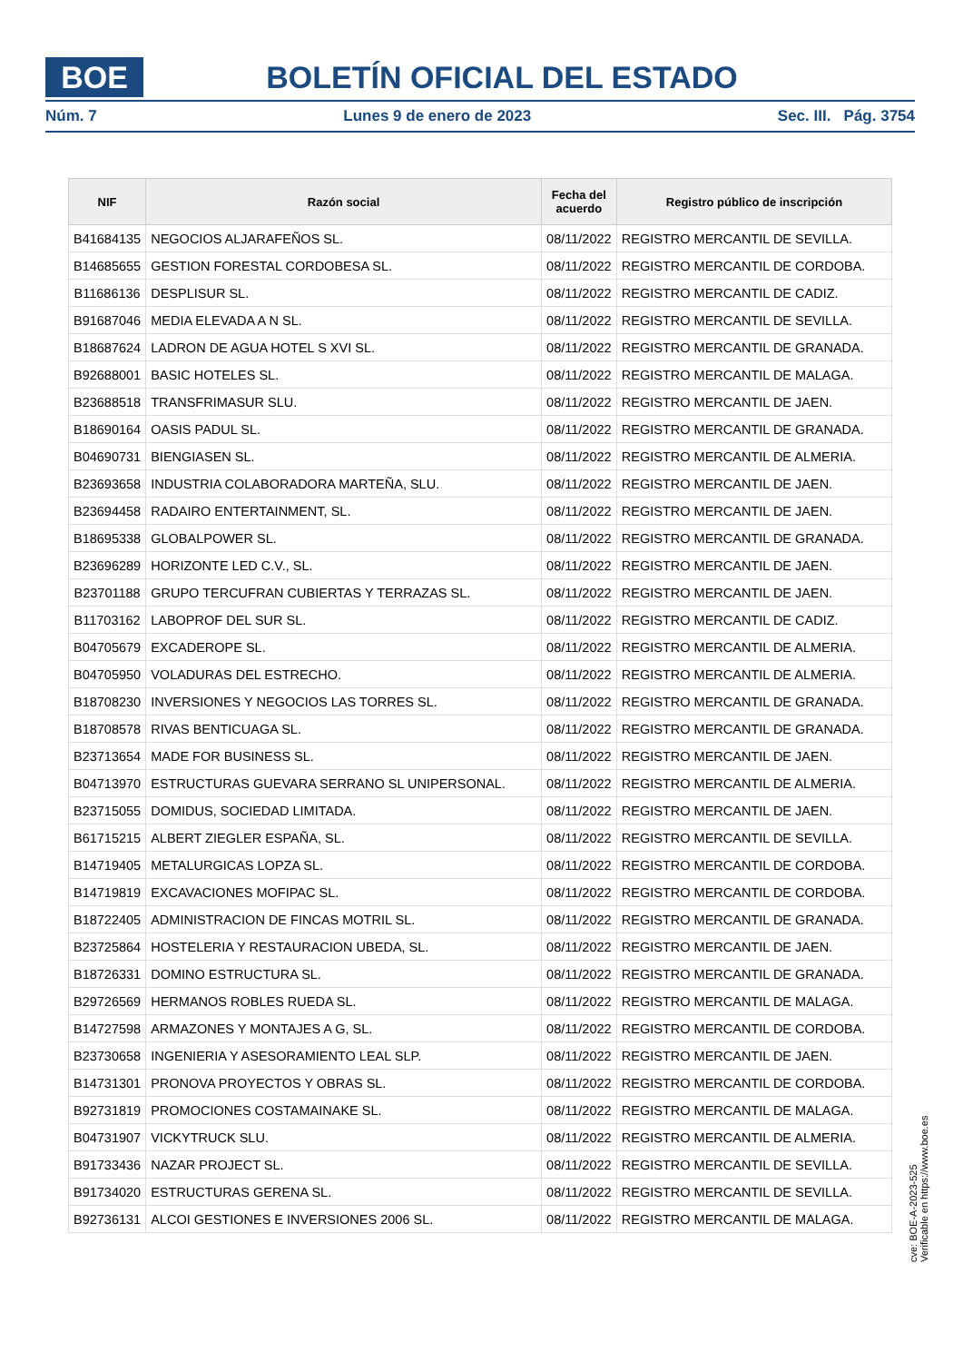BOE
BOLETÍN OFICIAL DEL ESTADO
Núm. 7 Lunes 9 de enero de 2023 Sec. III. Pág. 3754
| NIF | Razón social | Fecha del acuerdo | Registro público de inscripción |
| --- | --- | --- | --- |
| B41684135 | NEGOCIOS ALJARAFEÑOS SL. | 08/11/2022 | REGISTRO MERCANTIL DE SEVILLA. |
| B14685655 | GESTION FORESTAL CORDOBESA SL. | 08/11/2022 | REGISTRO MERCANTIL DE CORDOBA. |
| B11686136 | DESPLISUR SL. | 08/11/2022 | REGISTRO MERCANTIL DE CADIZ. |
| B91687046 | MEDIA ELEVADA A N SL. | 08/11/2022 | REGISTRO MERCANTIL DE SEVILLA. |
| B18687624 | LADRON DE AGUA HOTEL S XVI SL. | 08/11/2022 | REGISTRO MERCANTIL DE GRANADA. |
| B92688001 | BASIC HOTELES SL. | 08/11/2022 | REGISTRO MERCANTIL DE MALAGA. |
| B23688518 | TRANSFRIMASUR SLU. | 08/11/2022 | REGISTRO MERCANTIL DE JAEN. |
| B18690164 | OASIS PADUL SL. | 08/11/2022 | REGISTRO MERCANTIL DE GRANADA. |
| B04690731 | BIENGIASEN SL. | 08/11/2022 | REGISTRO MERCANTIL DE ALMERIA. |
| B23693658 | INDUSTRIA COLABORADORA MARTEÑA, SLU. | 08/11/2022 | REGISTRO MERCANTIL DE JAEN. |
| B23694458 | RADAIRO ENTERTAINMENT, SL. | 08/11/2022 | REGISTRO MERCANTIL DE JAEN. |
| B18695338 | GLOBALPOWER SL. | 08/11/2022 | REGISTRO MERCANTIL DE GRANADA. |
| B23696289 | HORIZONTE LED C.V., SL. | 08/11/2022 | REGISTRO MERCANTIL DE JAEN. |
| B23701188 | GRUPO TERCUFRAN CUBIERTAS Y TERRAZAS SL. | 08/11/2022 | REGISTRO MERCANTIL DE JAEN. |
| B11703162 | LABOPROF DEL SUR SL. | 08/11/2022 | REGISTRO MERCANTIL DE CADIZ. |
| B04705679 | EXCADEROPE SL. | 08/11/2022 | REGISTRO MERCANTIL DE ALMERIA. |
| B04705950 | VOLADURAS DEL ESTRECHO. | 08/11/2022 | REGISTRO MERCANTIL DE ALMERIA. |
| B18708230 | INVERSIONES Y NEGOCIOS LAS TORRES SL. | 08/11/2022 | REGISTRO MERCANTIL DE GRANADA. |
| B18708578 | RIVAS BENTICUAGA SL. | 08/11/2022 | REGISTRO MERCANTIL DE GRANADA. |
| B23713654 | MADE FOR BUSINESS SL. | 08/11/2022 | REGISTRO MERCANTIL DE JAEN. |
| B04713970 | ESTRUCTURAS GUEVARA SERRANO SL UNIPERSONAL. | 08/11/2022 | REGISTRO MERCANTIL DE ALMERIA. |
| B23715055 | DOMIDUS, SOCIEDAD LIMITADA. | 08/11/2022 | REGISTRO MERCANTIL DE JAEN. |
| B61715215 | ALBERT ZIEGLER ESPAÑA, SL. | 08/11/2022 | REGISTRO MERCANTIL DE SEVILLA. |
| B14719405 | METALURGICAS LOPZA SL. | 08/11/2022 | REGISTRO MERCANTIL DE CORDOBA. |
| B14719819 | EXCAVACIONES MOFIPAC SL. | 08/11/2022 | REGISTRO MERCANTIL DE CORDOBA. |
| B18722405 | ADMINISTRACION DE FINCAS MOTRIL SL. | 08/11/2022 | REGISTRO MERCANTIL DE GRANADA. |
| B23725864 | HOSTELERIA Y RESTAURACION UBEDA, SL. | 08/11/2022 | REGISTRO MERCANTIL DE JAEN. |
| B18726331 | DOMINO ESTRUCTURA SL. | 08/11/2022 | REGISTRO MERCANTIL DE GRANADA. |
| B29726569 | HERMANOS ROBLES RUEDA SL. | 08/11/2022 | REGISTRO MERCANTIL DE MALAGA. |
| B14727598 | ARMAZONES Y MONTAJES A G, SL. | 08/11/2022 | REGISTRO MERCANTIL DE CORDOBA. |
| B23730658 | INGENIERIA Y ASESORAMIENTO LEAL SLP. | 08/11/2022 | REGISTRO MERCANTIL DE JAEN. |
| B14731301 | PRONOVA PROYECTOS Y OBRAS SL. | 08/11/2022 | REGISTRO MERCANTIL DE CORDOBA. |
| B92731819 | PROMOCIONES COSTAMAINAKE SL. | 08/11/2022 | REGISTRO MERCANTIL DE MALAGA. |
| B04731907 | VICKYTRUCK SLU. | 08/11/2022 | REGISTRO MERCANTIL DE ALMERIA. |
| B91733436 | NAZAR PROJECT SL. | 08/11/2022 | REGISTRO MERCANTIL DE SEVILLA. |
| B91734020 | ESTRUCTURAS GERENA SL. | 08/11/2022 | REGISTRO MERCANTIL DE SEVILLA. |
| B92736131 | ALCOI GESTIONES E INVERSIONES 2006 SL. | 08/11/2022 | REGISTRO MERCANTIL DE MALAGA. |
cve: BOE-A-2023-525
Verificable en https://www.boe.es